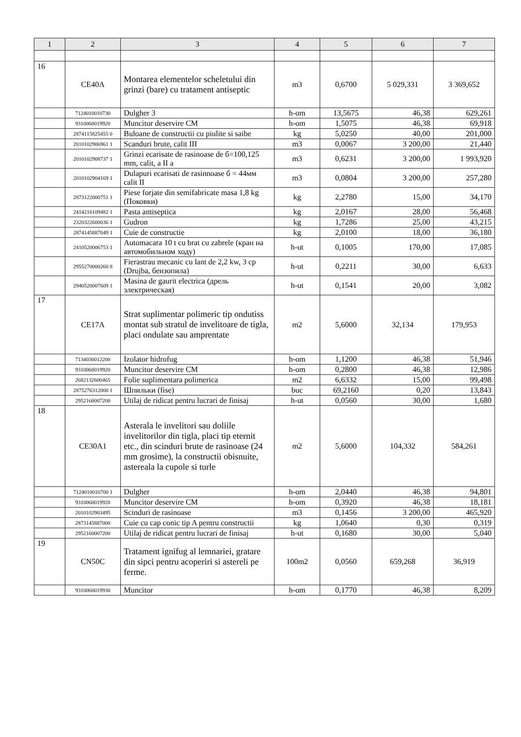| 1 | 2 | 3 | 4 | 5 | 6 | 7 |
| --- | --- | --- | --- | --- | --- | --- |
| 16 | CE40A | Montarea elementelor scheletului din grinzi (bare) cu tratament antiseptic | m3 | 0,6700 | 5 029,331 | 3 369,652 |
| | 7124010010730 | Dulgher 3 | h-om | 13,5675 | 46,38 | 629,261 |
| | 9310060019920 | Muncitor deservire CM | h-om | 1,5075 | 46,38 | 69,918 |
| | 2874115825455 0 | Buloane de constructii cu piulite si saibe | kg | 5,0250 | 40,00 | 201,000 |
| | 2010102906961 1 | Scanduri brute, calit III | m3 | 0,0067 | 3 200,00 | 21,440 |
| | 2010102908737 1 | Grinzi ecarisate de rasinoase de б=100,125 mm, calit, a II a | m3 | 0,6231 | 3 200,00 | 1 993,920 |
| | 2010102904169 1 | Dulapuri ecarisati de rasinnoase б = 44мм calit II | m3 | 0,0804 | 3 200,00 | 257,280 |
| | 2873122000751 1 | Piese forjate din semifabricate masa 1,8 kg (Поковки) | kg | 2,2780 | 15,00 | 34,170 |
| | 2414216109482 1 | Pasta antiseptica | kg | 2,0167 | 28,00 | 56,468 |
| | 2320322600036 1 | Gudron | kg | 1,7286 | 25,00 | 43,215 |
| | 2874145887049 1 | Cuie de constructie | kg | 2,0100 | 18,00 | 36,180 |
| | 2410520006753 1 | Automacara 10 t cu brat cu zabrele (кран на автомобильном ходу) | h-ut | 0,1005 | 170,00 | 17,085 |
| | 2955270000260 8 | Fierastrau mecanic cu lant de 2,2 kw, 3 cp (Drujba, бензопила) | h-ut | 0,2211 | 30,00 | 6,633 |
| | 2940520007609 1 | Masina de gaurit electrica (дрель электрическая) | h-ut | 0,1541 | 20,00 | 3,082 |
| 17 | CE17A | Strat suplimentar polimeric tip ondutiss montat sub stratul de invelitoare de tigla, placi ondulate sau amprentate | m2 | 5,6000 | 32,134 | 179,953 |
| | 7134030012200 | Izolator hidrofug | h-om | 1,1200 | 46,38 | 51,946 |
| | 9310060019920 | Muncitor deservire CM | h-om | 0,2800 | 46,38 | 12,986 |
| | 2682132600465 | Folie suplimentara polimerica | m2 | 6,6332 | 15,00 | 99,498 |
| | 2875276312000 1 | Шпильки (fise) | buc | 69,2160 | 0,20 | 13,843 |
| | 2952160007200 | Utilaj de ridicat pentru lucrari de finisaj | h-ut | 0,0560 | 30,00 | 1,680 |
| 18 | CE30A1 | Asterala le invelitori sau doliile invelitorilor din tigla, placi tip eternit etc., din scinduri brute de rasinoase (24 mm grosime), la constructii obisnuite, astereala la cupole si turle | m2 | 5,6000 | 104,332 | 584,261 |
| | 7124010010700 1 | Dulgher | h-om | 2,0440 | 46,38 | 94,801 |
| | 9310060019920 | Muncitor deservire CM | h-om | 0,3920 | 46,38 | 18,181 |
| | 2010102903495 | Scinduri de rasinoase | m3 | 0,1456 | 3 200,00 | 465,920 |
| | 2873145887000 | Cuie cu cap conic tip A pentru constructii | kg | 1,0640 | 0,30 | 0,319 |
| | 2952160007200 | Utilaj de ridicat pentru lucrari de finisaj | h-ut | 0,1680 | 30,00 | 5,040 |
| 19 | CN50C | Tratament ignifug al lemnariei, gratare din sipci pentru acoperiri si astereli pe ferme. | 100m2 | 0,0560 | 659,268 | 36,919 |
| | 9310060019930 | Muncitor | h-om | 0,1770 | 46,38 | 8,209 |